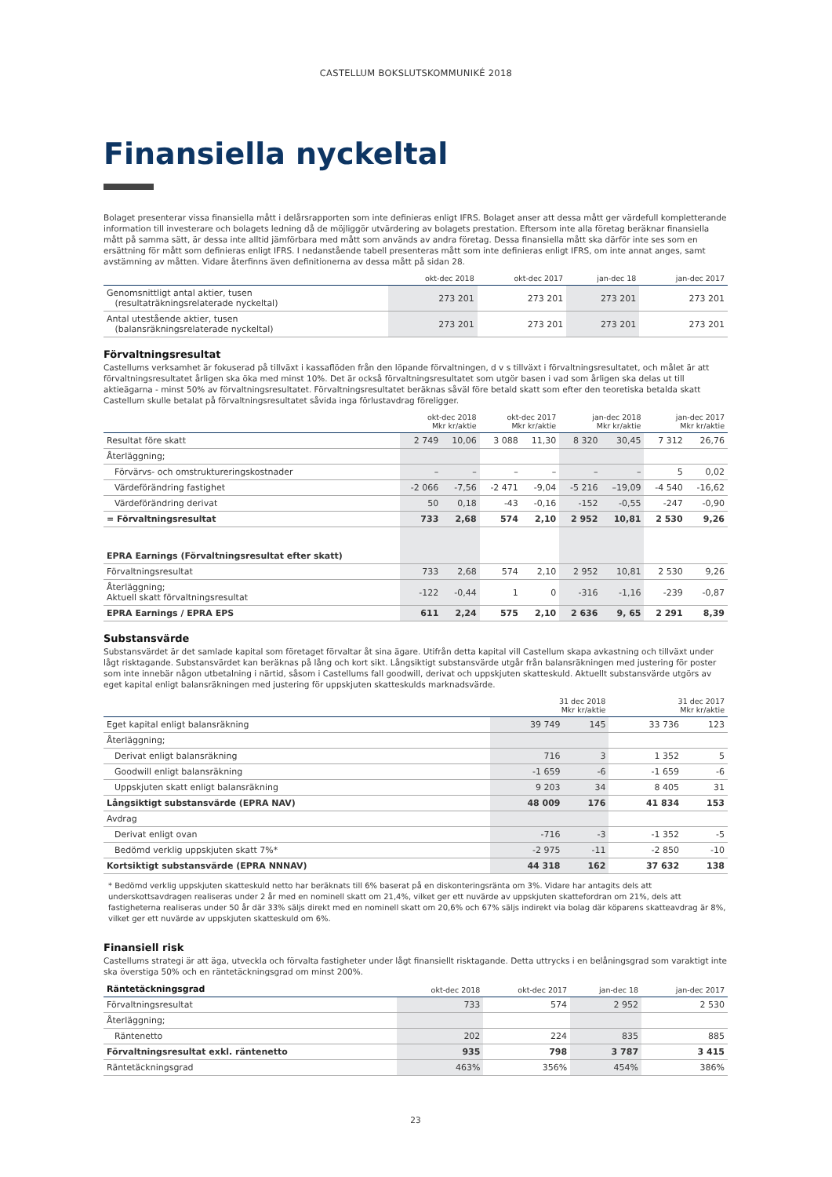CASTELLUM BOKSLUTSKOMMUNIKÉ 2018
Finansiella nyckeltal
Bolaget presenterar vissa finansiella mått i delårsrapporten som inte definieras enligt IFRS. Bolaget anser att dessa mått ger värdefull kompletterande information till investerare och bolagets ledning då de möjliggör utvärdering av bolagets prestation. Eftersom inte alla företag beräknar finansiella mått på samma sätt, är dessa inte alltid jämförbara med mått som används av andra företag. Dessa finansiella mått ska därför inte ses som en ersättning för mått som definieras enligt IFRS. I nedanstående tabell presenteras mått som inte definieras enligt IFRS, om inte annat anges, samt avstämning av måtten. Vidare återfinns även definitionerna av dessa mått på sidan 28.
| | okt-dec 2018 | okt-dec 2017 | jan-dec 18 | jan-dec 2017 |
| --- | --- | --- | --- | --- |
| Genomsnittligt antal aktier, tusen (resultaträkningsrelaterade nyckeltal) | 273 201 | 273 201 | 273 201 | 273 201 |
| Antal utestående aktier, tusen (balansräkningsrelaterade nyckeltal) | 273 201 | 273 201 | 273 201 | 273 201 |
Förvaltningsresultat
Castellums verksamhet är fokuserad på tillväxt i kassaflöden från den löpande förvaltningen, d v s tillväxt i förvaltningsresultatet, och målet är att förvaltningsresultatet årligen ska öka med minst 10%. Det är också förvaltningsresultatet som utgör basen i vad som årligen ska delas ut till aktieägarna - minst 50% av förvaltningsresultatet. Förvaltningsresultatet beräknas såväl före betald skatt som efter den teoretiska betalda skatt Castellum skulle betalat på förvaltningsresultatet såvida inga förlustavdrag föreligger.
| | okt-dec 2018 Mkr kr/aktie | | okt-dec 2017 Mkr kr/aktie | | jan-dec 2018 Mkr kr/aktie | | jan-dec 2017 Mkr kr/aktie | |
| --- | --- | --- | --- | --- | --- | --- | --- | --- |
| Resultat före skatt | 2 749 | 10,06 | 3 088 | 11,30 | 8 320 | 30,45 | 7 312 | 26,76 |
| Återläggning; | | | | | | | | |
| Förvärvs- och omstruktureringskostnader | – | – | – | – | – | – | 5 | 0,02 |
| Värdeförändring fastighet | -2 066 | -7,56 | -2 471 | -9,04 | -5 216 | –19,09 | -4 540 | -16,62 |
| Värdeförändring derivat | 50 | 0,18 | -43 | -0,16 | -152 | -0,55 | -247 | -0,90 |
| = Förvaltningsresultat | 733 | 2,68 | 574 | 2,10 | 2 952 | 10,81 | 2 530 | 9,26 |
| EPRA Earnings (Förvaltningsresultat efter skatt) | | | | | | | | |
| Förvaltningsresultat | 733 | 2,68 | 574 | 2,10 | 2 952 | 10,81 | 2 530 | 9,26 |
| Återläggning; Aktuell skatt förvaltningsresultat | -122 | -0,44 | 1 | 0 | -316 | -1,16 | -239 | -0,87 |
| EPRA Earnings / EPRA EPS | 611 | 2,24 | 575 | 2,10 | 2 636 | 9, 65 | 2 291 | 8,39 |
Substansvärde
Substansvärdet är det samlade kapital som företaget förvaltar åt sina ägare. Utifrån detta kapital vill Castellum skapa avkastning och tillväxt under lågt risktagande. Substansvärdet kan beräknas på lång och kort sikt. Långsiktigt substansvärde utgår från balansräkningen med justering för poster som inte innebär någon utbetalning i närtid, såsom i Castellums fall goodwill, derivat och uppskjuten skatteskuld. Aktuellt substansvärde utgörs av eget kapital enligt balansräkningen med justering för uppskjuten skatteskulds marknadsvärde.
| | 31 dec 2018 Mkr kr/aktie | | 31 dec 2017 Mkr kr/aktie | |
| --- | --- | --- | --- | --- |
| Eget kapital enligt balansräkning | 39 749 | 145 | 33 736 | 123 |
| Återläggning; | | | | |
| Derivat enligt balansräkning | 716 | 3 | 1 352 | 5 |
| Goodwill enligt balansräkning | -1 659 | -6 | -1 659 | -6 |
| Uppskjuten skatt enligt balansräkning | 9 203 | 34 | 8 405 | 31 |
| Långsiktigt substansvärde (EPRA NAV) | 48 009 | 176 | 41 834 | 153 |
| Avdrag | | | | |
| Derivat enligt ovan | -716 | -3 | -1 352 | -5 |
| Bedömd verklig uppskjuten skatt 7%* | -2 975 | -11 | -2 850 | -10 |
| Kortsiktigt substansvärde (EPRA NNNAV) | 44 318 | 162 | 37 632 | 138 |
* Bedömd verklig uppskjuten skatteskuld netto har beräknats till 6% baserat på en diskonteringsränta om 3%. Vidare har antagits dels att underskottsavdragen realiseras under 2 år med en nominell skatt om 21,4%, vilket ger ett nuvärde av uppskjuten skattefordran om 21%, dels att fastigheterna realiseras under 50 år där 33% säljs direkt med en nominell skatt om 20,6% och 67% säljs indirekt via bolag där köparens skatteavdrag är 8%, vilket ger ett nuvärde av uppskjuten skatteskuld om 6%.
Finansiell risk
Castellums strategi är att äga, utveckla och förvalta fastigheter under lågt finansiellt risktagande. Detta uttrycks i en belåningsgrad som varaktigt inte ska överstiga 50% och en räntetäckningsgrad om minst 200%.
| Räntetäckningsgrad | okt-dec 2018 | okt-dec 2017 | jan-dec 18 | jan-dec 2017 |
| --- | --- | --- | --- | --- |
| Förvaltningsresultat | 733 | 574 | 2 952 | 2 530 |
| Återläggning; | | | | |
| Räntenetto | 202 | 224 | 835 | 885 |
| Förvaltningsresultat exkl. räntenetto | 935 | 798 | 3 787 | 3 415 |
| Räntetäckningsgrad | 463% | 356% | 454% | 386% |
23